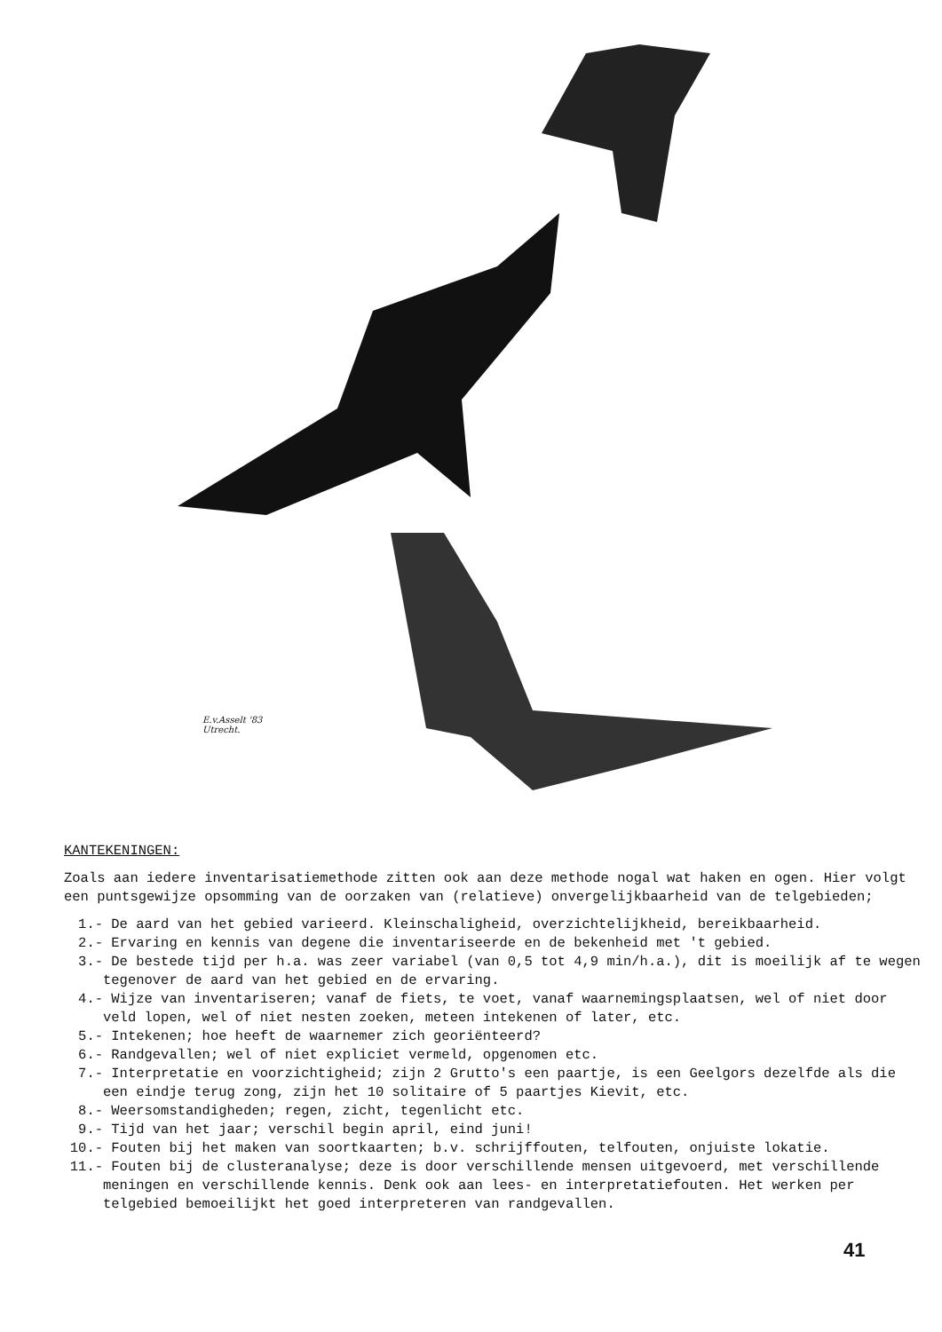E.v.Asselt '83
Utrecht.
KANTEKENINGEN:
Zoals aan iedere inventarisatiemethode zitten ook aan deze methode nogal wat haken en ogen. Hier volgt een puntsgewijze opsomming van de oorzaken van (relatieve) onvergelijkbaarheid van de telgebieden;
1.- De aard van het gebied varieerd. Kleinschaligheid, overzichtelijkheid, bereikbaarheid.
2.- Ervaring en kennis van degene die inventariseerde en de bekenheid met 't gebied.
3.- De bestede tijd per h.a. was zeer variabel (van 0,5 tot 4,9 min/h.a.), dit is moeilijk af te wegen tegenover de aard van het gebied en de ervaring.
4.- Wijze van inventariseren; vanaf de fiets, te voet, vanaf waarnemingsplaatsen, wel of niet door veld lopen, wel of niet nesten zoeken, meteen intekenen of later, etc.
5.- Intekenen; hoe heeft de waarnemer zich georiënteerd?
6.- Randgevallen; wel of niet expliciet vermeld, opgenomen etc.
7.- Interpretatie en voorzichtigheid; zijn 2 Grutto's een paartje, is een Geelgors dezelfde als die een eindje terug zong, zijn het 10 solitaire of 5 paartjes Kievit, etc.
8.- Weersomstandigheden; regen, zicht, tegenlicht etc.
9.- Tijd van het jaar; verschil begin april, eind juni!
10.- Fouten bij het maken van soortkaarten; b.v. schrijffouten, telfouten, onjuiste lokatie.
11.- Fouten bij de clusteranalyse; deze is door verschillende mensen uitgevoerd, met verschillende meningen en verschillende kennis. Denk ook aan lees- en interpretatiefouten. Het werken per telgebied bemoeilijkt het goed interpreteren van randgevallen.
41